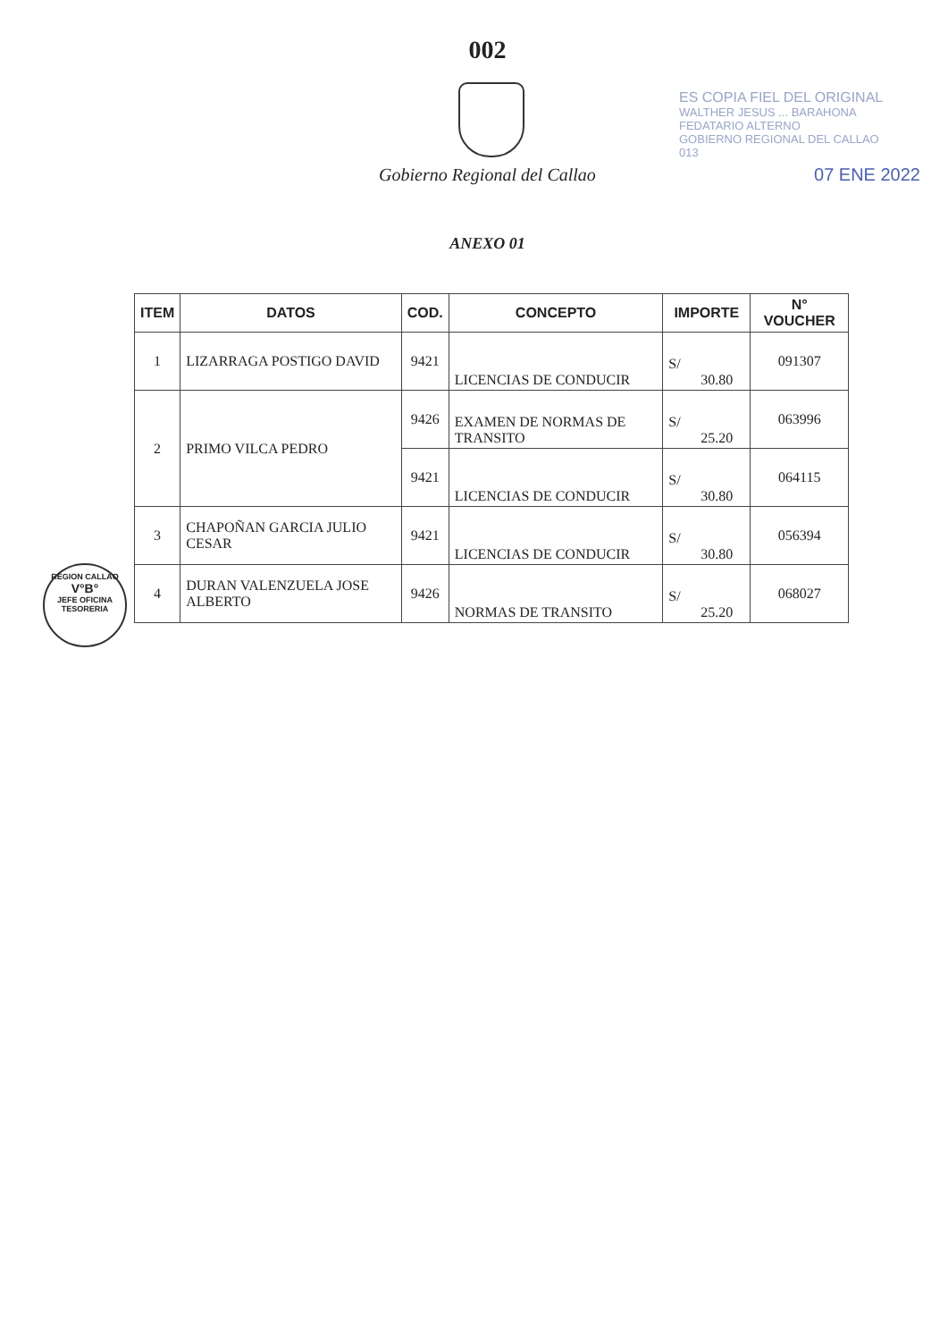002
Gobierno Regional del Callao
ES COPIA FIEL DEL ORIGINAL
WALTHER JESUS ... BARAHONA
FEDATARIO ALTERNO
GOBIERNO REGIONAL DEL CALLAO
013
07 ENE 2022
ANEXO 01
| ITEM | DATOS | COD. | CONCEPTO | IMPORTE | N° VOUCHER |
| --- | --- | --- | --- | --- | --- |
| 1 | LIZARRAGA POSTIGO DAVID | 9421 | LICENCIAS DE CONDUCIR | S/ 30.80 | 091307 |
| 2 | PRIMO VILCA PEDRO | 9426 | EXAMEN DE NORMAS DE TRANSITO | S/ 25.20 | 063996 |
| | | 9421 | LICENCIAS DE CONDUCIR | S/ 30.80 | 064115 |
| 3 | CHAPOÑAN GARCIA JULIO CESAR | 9421 | LICENCIAS DE CONDUCIR | S/ 30.80 | 056394 |
| 4 | DURAN VALENZUELA JOSE ALBERTO | 9426 | NORMAS DE TRANSITO | S/ 25.20 | 068027 |
REGION CALLAO
V°B°
JEFE OFICINA
TESORERIA